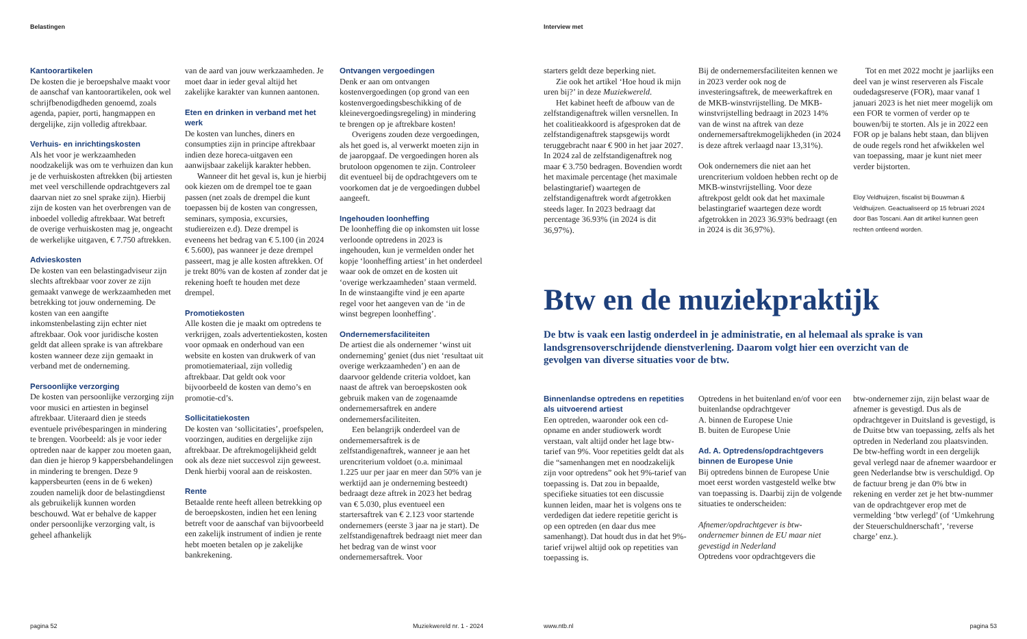Belastingen
Kantoorartikelen
De kosten die je beroepshalve maakt voor de aanschaf van kantoorartikelen, ook wel schrijfbenodigdheden genoemd, zoals agenda, papier, porti, hangmappen en dergelijke, zijn volledig aftrekbaar.
Verhuis- en inrichtingskosten
Als het voor je werkzaamheden noodzakelijk was om te verhuizen dan kun je de verhuiskosten aftrekken (bij artiesten met veel verschillende opdrachtgevers zal daarvan niet zo snel sprake zijn). Hierbij zijn de kosten van het overbrengen van de inboedel volledig aftrekbaar. Wat betreft de overige verhuiskosten mag je, ongeacht de werkelijke uitgaven, € 7.750 aftrekken.
Advieskosten
De kosten van een belastingadviseur zijn slechts aftrekbaar voor zover ze zijn gemaakt vanwege de werkzaamheden met betrekking tot jouw onderneming. De kosten van een aangifte inkomstenbelasting zijn echter niet aftrekbaar. Ook voor juridische kosten geldt dat alleen sprake is van aftrekbare kosten wanneer deze zijn gemaakt in verband met de onderneming.
Persoonlijke verzorging
De kosten van persoonlijke verzorging zijn voor musici en artiesten in beginsel aftrekbaar. Uiteraard dien je steeds eventuele privébesparingen in mindering te brengen. Voorbeeld: als je voor ieder optreden naar de kapper zou moeten gaan, dan dien je hierop 9 kappersbehandelingen in mindering te brengen. Deze 9 kappersbeurten (eens in de 6 weken) zouden namelijk door de belastingdienst als gebruikelijk kunnen worden beschouwd. Wat er behalve de kapper onder persoonlijke verzorging valt, is geheel afhankelijk
van de aard van jouw werkzaamheden. Je moet daar in ieder geval altijd het zakelijke karakter van kunnen aantonen.
Eten en drinken in verband met het werk
De kosten van lunches, diners en consumpties zijn in principe aftrekbaar indien deze horeca-uitgaven een aanwijsbaar zakelijk karakter hebben.
Wanneer dit het geval is, kun je hierbij ook kiezen om de drempel toe te gaan passen (net zoals de drempel die kunt toepassen bij de kosten van congressen, seminars, symposia, excursies, studiereizen e.d). Deze drempel is eveneens het bedrag van € 5.100 (in 2024 € 5.600), pas wanneer je deze drempel passeert, mag je alle kosten aftrekken. Of je trekt 80% van de kosten af zonder dat je rekening hoeft te houden met deze drempel.
Promotiekosten
Alle kosten die je maakt om optredens te verkrijgen, zoals advertentiekosten, kosten voor opmaak en onderhoud van een website en kosten van drukwerk of van promotiemateriaal, zijn volledig aftrekbaar. Dat geldt ook voor bijvoorbeeld de kosten van demo’s en promotie-cd’s.
Sollicitatiekosten
De kosten van ‘sollicitaties’, proefspelen, voorzingen, audities en dergelijke zijn aftrekbaar. De aftrekmogelijkheid geldt ook als deze niet succesvol zijn geweest. Denk hierbij vooral aan de reiskosten.
Rente
Betaalde rente heeft alleen betrekking op de beroepskosten, indien het een lening betreft voor de aanschaf van bijvoorbeeld een zakelijk instrument of indien je rente hebt moeten betalen op je zakelijke bankrekening.
Ontvangen vergoedingen
Denk er aan om ontvangen kostenvergoedingen (op grond van een kostenvergoedingsbeschikking of de kleinevergoedingsregeling) in mindering te brengen op je aftrekbare kosten!
Overigens zouden deze vergoedingen, als het goed is, al verwerkt moeten zijn in de jaaropgaaf. De vergoedingen horen als brutoloon opgenomen te zijn. Controleer dit eventueel bij de opdrachtgevers om te voorkomen dat je de vergoedingen dubbel aangeeft.
Ingehouden loonheffing
De loonheffing die op inkomsten uit losse verloonde optredens in 2023 is ingehouden, kun je vermelden onder het kopje ‘loonheffing artiest’ in het onderdeel waar ook de omzet en de kosten uit ‘overige werkzaamheden’ staan vermeld. In de winstaangifte vind je een aparte regel voor het aangeven van de ‘in de winst begrepen loonheffing’.
Ondernemersfaciliteiten
De artiest die als ondernemer ‘winst uit onderneming’ geniet (dus niet ‘resultaat uit overige werkzaamheden’) en aan de daarvoor geldende criteria voldoet, kan naast de aftrek van beroepskosten ook gebruik maken van de zogenaamde ondernemersaftrek en andere ondernemersfaciliteiten.
Een belangrijk onderdeel van de ondernemersaftrek is de zelfstandigenaftrek, wanneer je aan het urencriterium voldoet (o.a. minimaal 1.225 uur per jaar en meer dan 50% van je werktijd aan je onderneming besteedt) bedraagt deze aftrek in 2023 het bedrag van € 5.030, plus eventueel een startersaftrek van € 2.123 voor startende ondernemers (eerste 3 jaar na je start). De zelfstandigenaftrek bedraagt niet meer dan het bedrag van de winst voor ondernemersaftrek. Voor
pagina 52 Muziekwereld nr. 1 - 2024
Interview met
starters geldt deze beperking niet.
Zie ook het artikel ‘Hoe houd ik mijn uren bij?’ in deze Muziekwereld.
Het kabinet heeft de afbouw van de zelfstandigenaftrek willen versnellen. In het coalitieakkoord is afgesproken dat de zelfstandigenaftrek stapsgewijs wordt teruggebracht naar € 900 in het jaar 2027. In 2024 zal de zelfstandigenaftrek nog maar € 3.750 bedragen. Bovendien wordt het maximale percentage (het maximale belastingtarief) waartegen de zelfstandigenaftrek wordt afgetrokken steeds lager. In 2023 bedraagt dat percentage 36.93% (in 2024 is dit 36,97%).
Bij de ondernemersfaciliteiten kennen we in 2023 verder ook nog de investeringsaftrek, de meewerkaftrek en de MKB-winstvrijstelling. De MKB-winstvrijstelling bedraagt in 2023 14% van de winst na aftrek van deze ondernemersaftrekmogelijkheden (in 2024 is deze aftrek verlaagd naar 13,31%).
Ook ondernemers die niet aan het urencriterium voldoen hebben recht op de MKB-winstvrijstelling. Voor deze aftrekpost geldt ook dat het maximale belastingtarief waartegen deze wordt afgetrokken in 2023 36.93% bedraagt (en in 2024 is dit 36,97%).
Tot en met 2022 mocht je jaarlijks een deel van je winst reserveren als Fiscale oudedagsreserve (FOR), maar vanaf 1 januari 2023 is het niet meer mogelijk om een FOR te vormen of verder op te bouwen/bij te storten. Als je in 2022 een FOR op je balans hebt staan, dan blijven de oude regels rond het afwikkelen wel van toepassing, maar je kunt niet meer verder bijstorten.
Eloy Veldhuijzen, fiscalist bij Bouwman & Veldhuijzen. Geactualiseerd op 15 februari 2024 door Bas Toscani. Aan dit artikel kunnen geen rechten ontleend worden.
Btw en de muziekpraktijk
De btw is vaak een lastig onderdeel in je administratie, en al helemaal als sprake is van landsgrensoverschrijdende dienstverlening. Daarom volgt hier een overzicht van de gevolgen van diverse situaties voor de btw.
Binnenlandse optredens en repetities als uitvoerend artiest
Een optreden, waaronder ook een cd-opname en ander studiowerk wordt verstaan, valt altijd onder het lage btw-tarief van 9%. Voor repetities geldt dat als die “samenhangen met en noodzakelijk zijn voor optredens” ook het 9%-tarief van toepassing is. Dat zou in bepaalde, specifieke situaties tot een discussie kunnen leiden, maar het is volgens ons te verdedigen dat iedere repetitie gericht is op een optreden (en daar dus mee samenhangt). Dat houdt dus in dat het 9%-tarief vrijwel altijd ook op repetities van toepassing is.
Optredens in het buitenland en/of voor een buitenlandse opdrachtgever
A. binnen de Europese Unie
B. buiten de Europese Unie
Ad. A. Optredens/opdrachtgevers binnen de Europese Unie
Bij optredens binnen de Europese Unie moet eerst worden vastgesteld welke btw van toepassing is. Daarbij zijn de volgende situaties te onderscheiden:
Afnemer/opdrachtgever is btw-ondernemer binnen de EU maar niet gevestigd in Nederland
Optredens voor opdrachtgevers die
btw-ondernemer zijn, zijn belast waar de afnemer is gevestigd. Dus als de opdrachtgever in Duitsland is gevestigd, is de Duitse btw van toepassing, zelfs als het optreden in Nederland zou plaatsvinden. De btw-heffing wordt in een dergelijk geval verlegd naar de afnemer waardoor er geen Nederlandse btw is verschuldigd. Op de factuur breng je dan 0% btw in rekening en verder zet je het btw-nummer van de opdrachtgever erop met de vermelding ‘btw verlegd’ (of ‘Umkehrung der Steuerschuldnerschaft’, ‘reverse charge’ enz.).
www.ntb.nl pagina 53